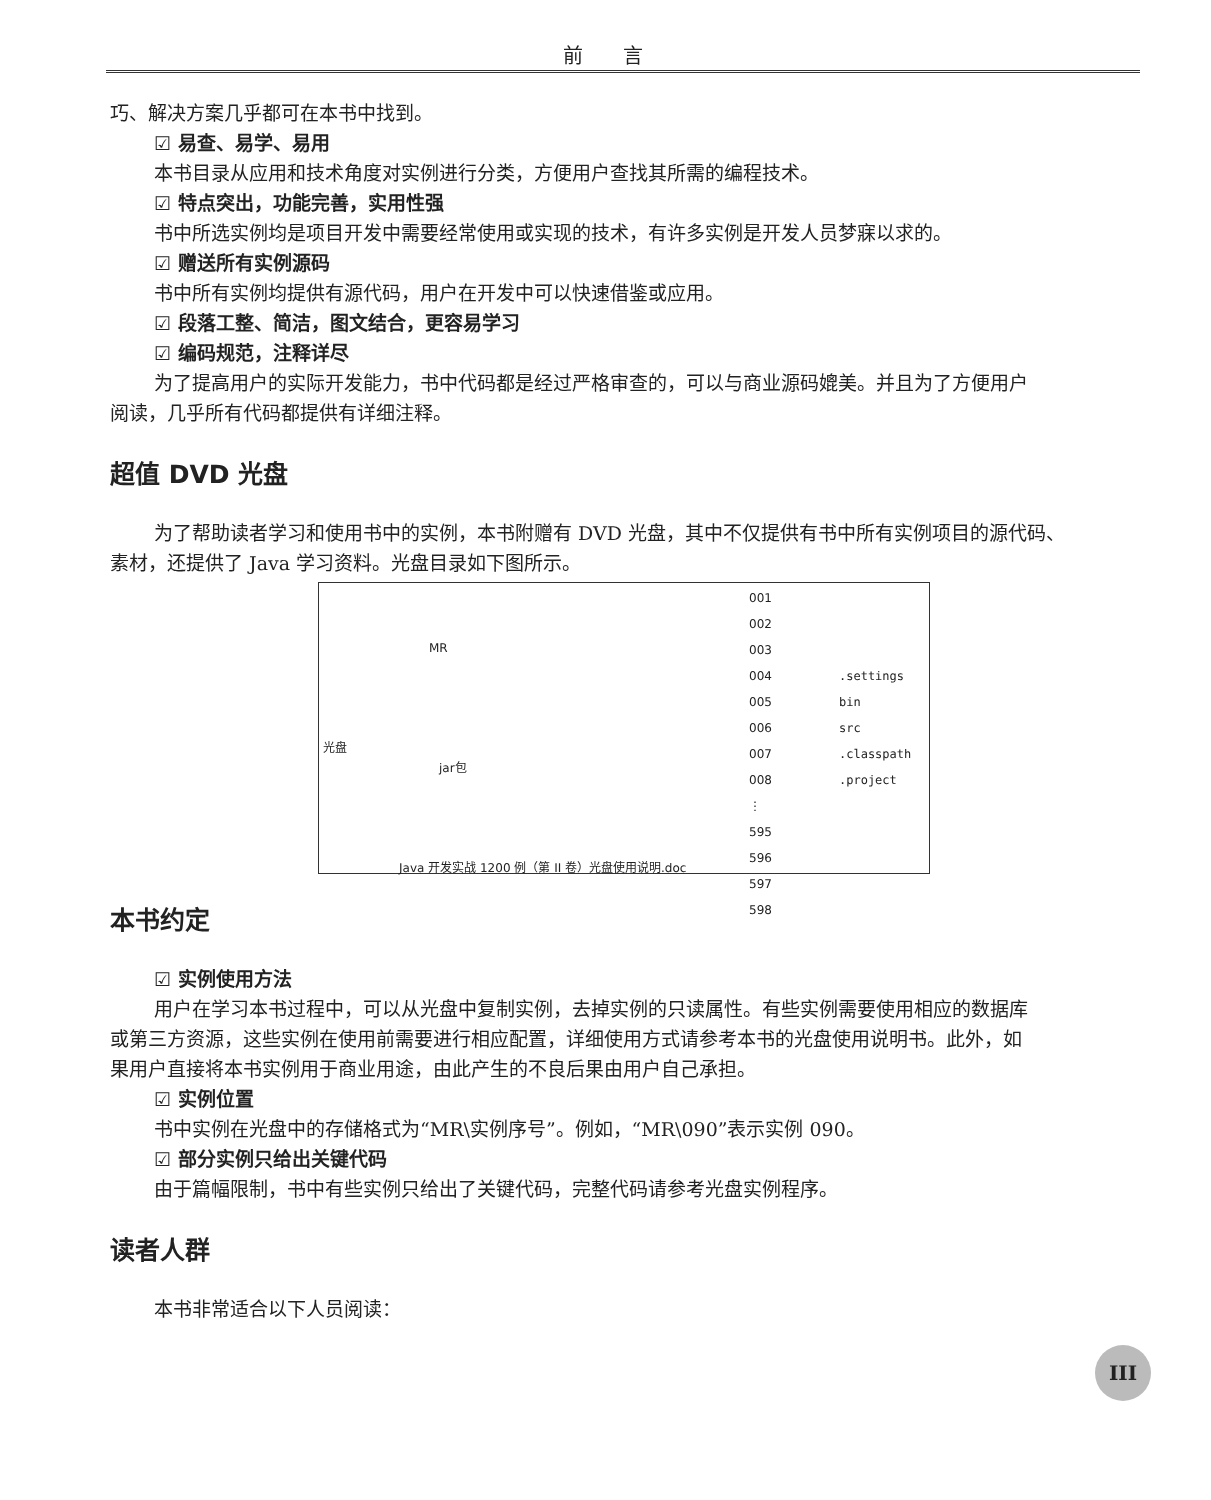前言
巧、解决方案几乎都可在本书中找到。
☑ 易查、易学、易用
本书目录从应用和技术角度对实例进行分类，方便用户查找其所需的编程技术。
☑ 特点突出，功能完善，实用性强
书中所选实例均是项目开发中需要经常使用或实现的技术，有许多实例是开发人员梦寐以求的。
☑ 赠送所有实例源码
书中所有实例均提供有源代码，用户在开发中可以快速借鉴或应用。
☑ 段落工整、简洁，图文结合，更容易学习
☑ 编码规范，注释详尽
为了提高用户的实际开发能力，书中代码都是经过严格审查的，可以与商业源码媲美。并且为了方便用户
阅读，几乎所有代码都提供有详细注释。
超值 DVD 光盘
为了帮助读者学习和使用书中的实例，本书附赠有 DVD 光盘，其中不仅提供有书中所有实例项目的源代码、
素材，还提供了 Java 学习资料。光盘目录如下图所示。
光盘
MR
jar包
Java 开发实战 1200 例（第 II 卷）光盘使用说明.doc
001
002
003
004
005
006
007
008
⋮
595
596
597
598
.settings
bin
src
.classpath
.project
本书约定
☑ 实例使用方法
用户在学习本书过程中，可以从光盘中复制实例，去掉实例的只读属性。有些实例需要使用相应的数据库
或第三方资源，这些实例在使用前需要进行相应配置，详细使用方式请参考本书的光盘使用说明书。此外，如
果用户直接将本书实例用于商业用途，由此产生的不良后果由用户自己承担。
☑ 实例位置
书中实例在光盘中的存储格式为“MR\实例序号”。例如，“MR\090”表示实例 090。
☑ 部分实例只给出关键代码
由于篇幅限制，书中有些实例只给出了关键代码，完整代码请参考光盘实例程序。
读者人群
本书非常适合以下人员阅读：
III